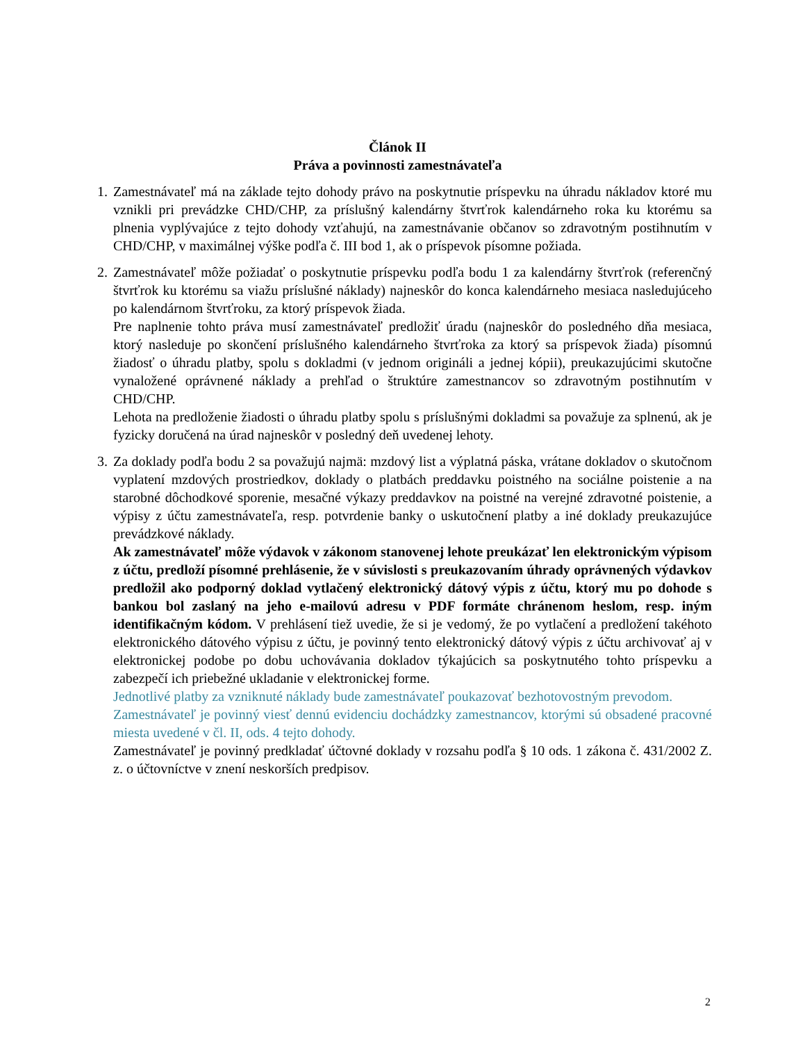Článok II
Práva a povinnosti zamestnávateľa
1. Zamestnávateľ má na základe tejto dohody právo na poskytnutie príspevku na úhradu nákladov ktoré mu vznikli pri prevádzke CHD/CHP, za príslušný kalendárny štvrťrok kalendárneho roka ku ktorému sa plnenia vyplývajúce z tejto dohody vzťahujú, na zamestnávanie občanov so zdravotným postihnutím v CHD/CHP, v maximálnej výške podľa č. III bod 1, ak o príspevok písomne požiada.
2. Zamestnávateľ môže požiadať o poskytnutie príspevku podľa bodu 1 za kalendárny štvrťrok (referenčný štvrťrok ku ktorému sa viažu príslušné náklady) najneskôr do konca kalendárneho mesiaca nasledujúceho po kalendárnom štvrťroku, za ktorý príspevok žiada.
Pre naplnenie tohto práva musí zamestnávateľ predložiť úradu (najneskôr do posledného dňa mesiaca, ktorý nasleduje po skončení príslušného kalendárneho štvrťroka za ktorý sa príspevok žiada) písomnú žiadosť o úhradu platby, spolu s dokladmi (v jednom origináli a jednej kópii), preukazujúcimi skutočne vynaložené oprávnené náklady a prehľad o štruktúre zamestnancov so zdravotným postihnutím v CHD/CHP.
Lehota na predloženie žiadosti o úhradu platby spolu s príslušnými dokladmi sa považuje za splnenú, ak je fyzicky doručená na úrad najneskôr v posledný deň uvedenej lehoty.
3. Za doklady podľa bodu 2 sa považujú najmä: mzdový list a výplatná páska, vrátane dokladov o skutočnom vyplatení mzdových prostriedkov, doklady o platbách preddavku poistného na sociálne poistenie a na starobné dôchodkové sporenie, mesačné výkazy preddavkov na poistné na verejné zdravotné poistenie, a výpisy z účtu zamestnávateľa, resp. potvrdenie banky o uskutočnení platby a iné doklady preukazujúce prevádzkové náklady.
Ak zamestnávateľ môže výdavok v zákonom stanovenej lehote preukázať len elektronickým výpisom z účtu, predloží písomné prehlásenie, že v súvislosti s preukazovaním úhrady oprávnených výdavkov predložil ako podporný doklad vytlačený elektronický dátový výpis z účtu, ktorý mu po dohode s bankou bol zaslaný na jeho e-mailovú adresu v PDF formáte chránenom heslom, resp. iným identifikačným kódom. V prehlásení tiež uvedie, že si je vedomý, že po vytlačení a predložení takéhoto elektronického dátového výpisu z účtu, je povinný tento elektronický dátový výpis z účtu archivovať aj v elektronickej podobe po dobu uchovávania dokladov týkajúcich sa poskytnutého tohto príspevku a zabezpečí ich priebežné ukladanie v elektronickej forme.
Jednotlivé platby za vzniknuté náklady bude zamestnávateľ poukazovať bezhotovostným prevodom.
Zamestnávateľ je povinný viesť dennú evidenciu dochádzky zamestnancov, ktorými sú obsadené pracovné miesta uvedené v čl. II, ods. 4 tejto dohody.
Zamestnávateľ je povinný predkladať účtovné doklady v rozsahu podľa § 10 ods. 1 zákona č. 431/2002 Z. z. o účtovníctve v znení neskorších predpisov.
2